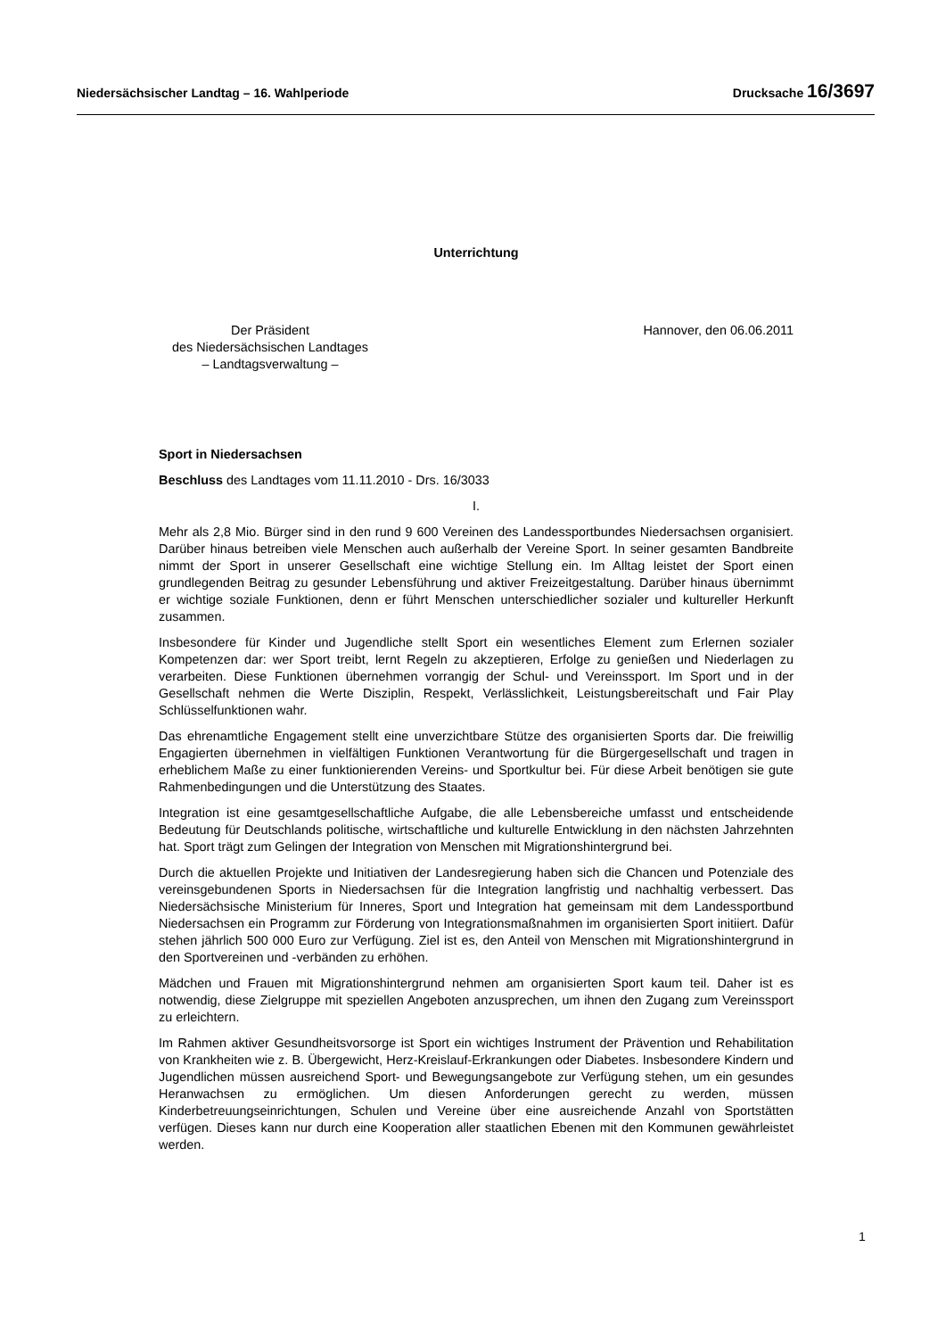Niedersächsischer Landtag – 16. Wahlperiode Drucksache 16/3697
Unterrichtung
Der Präsident
des Niedersächsischen Landtages
– Landtagsverwaltung –
Hannover, den 06.06.2011
Sport in Niedersachsen
Beschluss des Landtages vom 11.11.2010 - Drs. 16/3033
I.
Mehr als 2,8 Mio. Bürger sind in den rund 9 600 Vereinen des Landessportbundes Niedersachsen organisiert. Darüber hinaus betreiben viele Menschen auch außerhalb der Vereine Sport. In seiner gesamten Bandbreite nimmt der Sport in unserer Gesellschaft eine wichtige Stellung ein. Im Alltag leistet der Sport einen grundlegenden Beitrag zu gesunder Lebensführung und aktiver Freizeitgestaltung. Darüber hinaus übernimmt er wichtige soziale Funktionen, denn er führt Menschen unterschiedlicher sozialer und kultureller Herkunft zusammen.
Insbesondere für Kinder und Jugendliche stellt Sport ein wesentliches Element zum Erlernen sozialer Kompetenzen dar: wer Sport treibt, lernt Regeln zu akzeptieren, Erfolge zu genießen und Niederlagen zu verarbeiten. Diese Funktionen übernehmen vorrangig der Schul- und Vereinssport. Im Sport und in der Gesellschaft nehmen die Werte Disziplin, Respekt, Verlässlichkeit, Leistungsbereitschaft und Fair Play Schlüsselfunktionen wahr.
Das ehrenamtliche Engagement stellt eine unverzichtbare Stütze des organisierten Sports dar. Die freiwillig Engagierten übernehmen in vielfältigen Funktionen Verantwortung für die Bürgergesellschaft und tragen in erheblichem Maße zu einer funktionierenden Vereins- und Sportkultur bei. Für diese Arbeit benötigen sie gute Rahmenbedingungen und die Unterstützung des Staates.
Integration ist eine gesamtgesellschaftliche Aufgabe, die alle Lebensbereiche umfasst und entscheidende Bedeutung für Deutschlands politische, wirtschaftliche und kulturelle Entwicklung in den nächsten Jahrzehnten hat. Sport trägt zum Gelingen der Integration von Menschen mit Migrationshintergrund bei.
Durch die aktuellen Projekte und Initiativen der Landesregierung haben sich die Chancen und Potenziale des vereinsgebundenen Sports in Niedersachsen für die Integration langfristig und nachhaltig verbessert. Das Niedersächsische Ministerium für Inneres, Sport und Integration hat gemeinsam mit dem Landessportbund Niedersachsen ein Programm zur Förderung von Integrationsmaßnahmen im organisierten Sport initiiert. Dafür stehen jährlich 500 000 Euro zur Verfügung. Ziel ist es, den Anteil von Menschen mit Migrationshintergrund in den Sportvereinen und -verbänden zu erhöhen.
Mädchen und Frauen mit Migrationshintergrund nehmen am organisierten Sport kaum teil. Daher ist es notwendig, diese Zielgruppe mit speziellen Angeboten anzusprechen, um ihnen den Zugang zum Vereinssport zu erleichtern.
Im Rahmen aktiver Gesundheitsvorsorge ist Sport ein wichtiges Instrument der Prävention und Rehabilitation von Krankheiten wie z. B. Übergewicht, Herz-Kreislauf-Erkrankungen oder Diabetes. Insbesondere Kindern und Jugendlichen müssen ausreichend Sport- und Bewegungsangebote zur Verfügung stehen, um ein gesundes Heranwachsen zu ermöglichen. Um diesen Anforderungen gerecht zu werden, müssen Kinderbetreuungseinrichtungen, Schulen und Vereine über eine ausreichende Anzahl von Sportstätten verfügen. Dieses kann nur durch eine Kooperation aller staatlichen Ebenen mit den Kommunen gewährleistet werden.
1